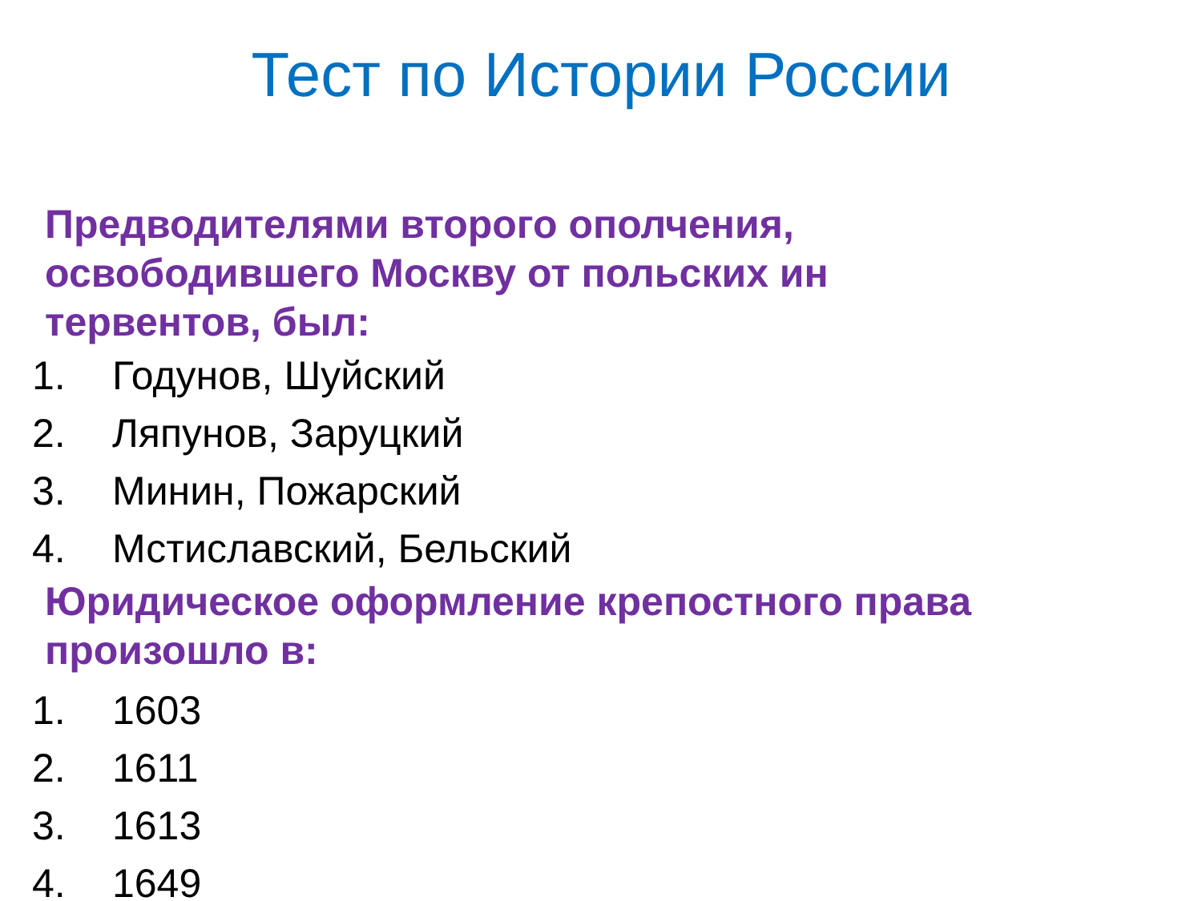Тест по Истории России
Предводителями второго ополчения,
освободившего Москву от польских ин
тервентов, был:
1. Годунов, Шуйский
2. Ляпунов, Заруцкий
3. Минин, Пожарский
4. Мстиславский, Бельский
Юридическое оформление крепостного права
произошло в:
1. 1603
2. 1611
3. 1613
4. 1649